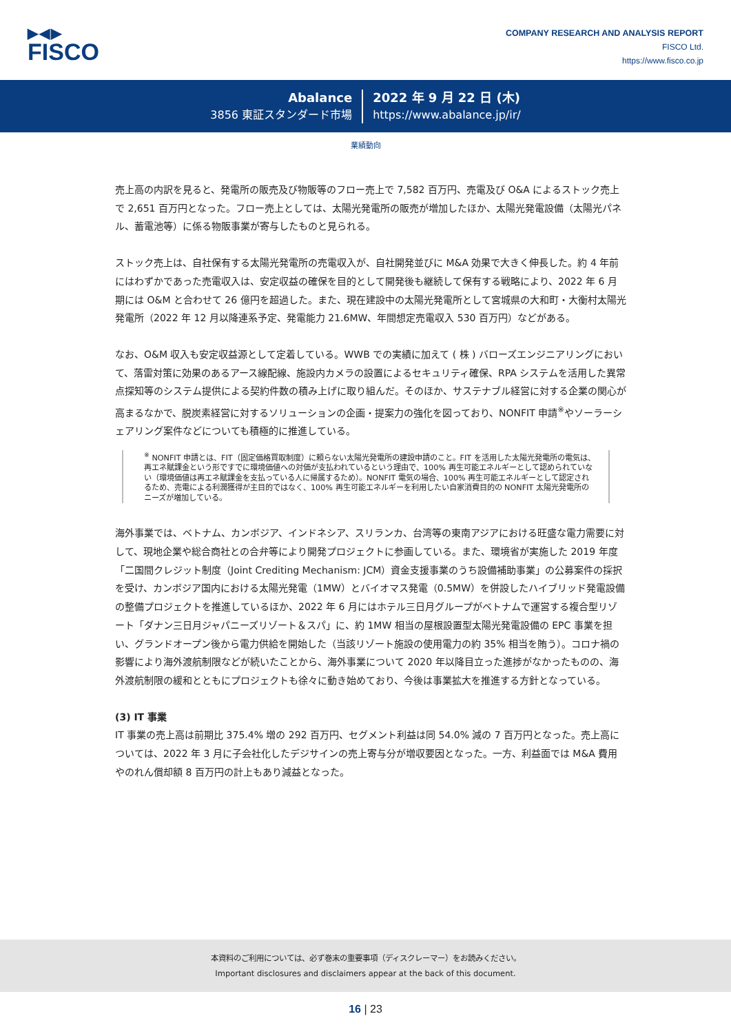▶◀▶
FISCO
COMPANY RESEARCH AND ANALYSIS REPORT
FISCO Ltd.
https://www.fisco.co.jp
Abalance
3856 東証スタンダード市場
2022 年 9 月 22 日 (木)
https://www.abalance.jp/ir/
業績動向
売上高の内訳を見ると、発電所の販売及び物販等のフロー売上で 7,582 百万円、売電及び O&A によるストック売上で 2,651 百万円となった。フロー売上としては、太陽光発電所の販売が増加したほか、太陽光発電設備（太陽光パネル、蓄電池等）に係る物販事業が寄与したものと見られる。
ストック売上は、自社保有する太陽光発電所の売電収入が、自社開発並びに M&A 効果で大きく伸長した。約 4 年前にはわずかであった売電収入は、安定収益の確保を目的として開発後も継続して保有する戦略により、2022 年 6 月期には O&M と合わせて 26 億円を超過した。また、現在建設中の太陽光発電所として宮城県の大和町・大衡村太陽光発電所（2022 年 12 月以降連系予定、発電能力 21.6MW、年間想定売電収入 530 百万円）などがある。
なお、O&M 収入も安定収益源として定着している。WWB での実績に加えて ( 株 ) バローズエンジニアリングにおいて、落雷対策に効果のあるアース線配線、施設内カメラの設置によるセキュリティ確保、RPA システムを活用した異常点探知等のシステム提供による契約件数の積み上げに取り組んだ。そのほか、サステナブル経営に対する企業の関心が高まるなかで、脱炭素経営に対するソリューションの企画・提案力の強化を図っており、NONFIT 申請<sup>※</sup>やソーラーシェアリング案件などについても積極的に推進している。
<sup>※</sup> NONFIT 申請とは、FIT（固定価格買取制度）に頼らない太陽光発電所の建設申請のこと。FIT を活用した太陽光発電所の電気は、再エネ賦課金という形ですでに環境価値への対価が支払われているという理由で、100% 再生可能エネルギーとして認められていない（環境価値は再エネ賦課金を支払っている人に帰属するため）。NONFIT 電気の場合、100% 再生可能エネルギーとして認定されるため、売電による利潤獲得が主目的ではなく、100% 再生可能エネルギーを利用したい自家消費目的の NONFIT 太陽光発電所のニーズが増加している。
海外事業では、ベトナム、カンボジア、インドネシア、スリランカ、台湾等の東南アジアにおける旺盛な電力需要に対して、現地企業や総合商社との合弁等により開発プロジェクトに参画している。また、環境省が実施した 2019 年度「二国間クレジット制度（Joint Crediting Mechanism: JCM）資金支援事業のうち設備補助事業」の公募案件の採択を受け、カンボジア国内における太陽光発電（1MW）とバイオマス発電（0.5MW）を併設したハイブリッド発電設備の整備プロジェクトを推進しているほか、2022 年 6 月にはホテル三日月グループがベトナムで運営する複合型リゾート「ダナン三日月ジャパニーズリゾート＆スパ」に、約 1MW 相当の屋根設置型太陽光発電設備の EPC 事業を担い、グランドオープン後から電力供給を開始した（当該リゾート施設の使用電力の約 35% 相当を賄う）。コロナ禍の影響により海外渡航制限などが続いたことから、海外事業について 2020 年以降目立った進捗がなかったものの、海外渡航制限の緩和とともにプロジェクトも徐々に動き始めており、今後は事業拡大を推進する方針となっている。
(3) IT 事業
IT 事業の売上高は前期比 375.4% 増の 292 百万円、セグメント利益は同 54.0% 減の 7 百万円となった。売上高については、2022 年 3 月に子会社化したデジサインの売上寄与分が増収要因となった。一方、利益面では M&A 費用やのれん償却額 8 百万円の計上もあり減益となった。
本資料のご利用については、必ず巻末の重要事項（ディスクレーマー）をお読みください。
Important disclosures and disclaimers appear at the back of this document.
16 | 23